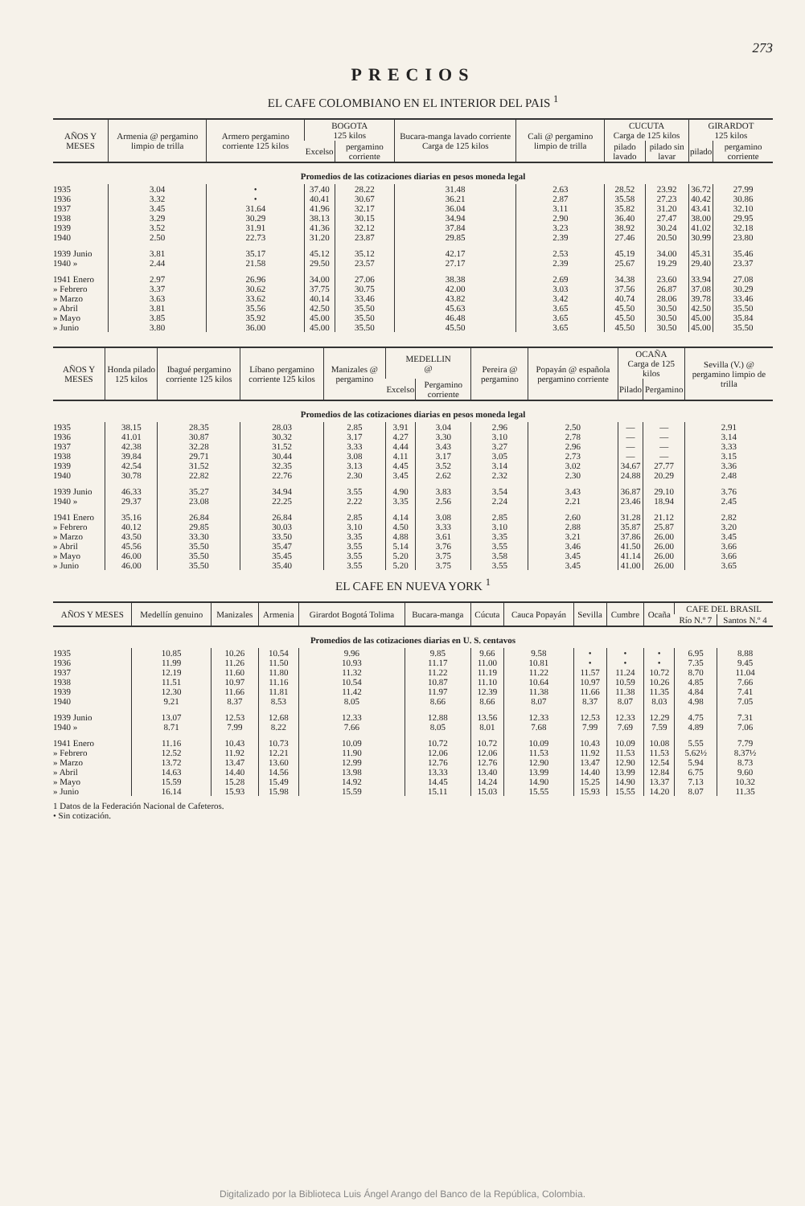273
PRECIOS
EL CAFE COLOMBIANO EN EL INTERIOR DEL PAIS <sup>1</sup>
| AÑOS Y MESES | Armenia @ pergamino limpio de trilla | Armero pergamino corriente 125 kilos | BOGOTA 125 kilos | | Bucara-manga lavado corriente Carga de 125 kilos | Cali @ pergamino limpio de trilla | CUCUTA Carga de 125 kilos | | GIRARDOT 125 kilos | |
| --- | --- | --- | --- | --- | --- | --- | --- | --- | --- | --- |
| | | | Excelso | pergamino corriente | | | pilado lavado | pilado sin lavar | pilado | pergamino corriente |
| Promedios de las cotizaciones diarias en pesos moneda legal | | | | | | | | | | |
| 1935 | 3.04 | • | 37.40 | 28.22 | 31.48 | 2.63 | 28.52 | 23.92 | 36.72 | 27.99 |
| 1936 | 3.32 | • | 40.41 | 30.67 | 36.21 | 2.87 | 35.58 | 27.23 | 40.42 | 30.86 |
| 1937 | 3.45 | 31.64 | 41.96 | 32.17 | 36.04 | 3.11 | 35.82 | 31.20 | 43.41 | 32.10 |
| 1938 | 3.29 | 30.29 | 38.13 | 30.15 | 34.94 | 2.90 | 36.40 | 27.47 | 38.00 | 29.95 |
| 1939 | 3.52 | 31.91 | 41.36 | 32.12 | 37.84 | 3.23 | 38.92 | 30.24 | 41.02 | 32.18 |
| 1940 | 2.50 | 22.73 | 31.20 | 23.87 | 29.85 | 2.39 | 27.46 | 20.50 | 30.99 | 23.80 |
| 1939 Junio | 3.81 | 35.17 | 45.12 | 35.12 | 42.17 | 2.53 | 45.19 | 34.00 | 45.31 | 35.46 |
| 1940 » | 2.44 | 21.58 | 29.50 | 23.57 | 27.17 | 2.39 | 25.67 | 19.29 | 29.40 | 23.37 |
| 1941 Enero | 2.97 | 26.96 | 34.00 | 27.06 | 38.38 | 2.69 | 34.38 | 23.60 | 33.94 | 27.08 |
| » Febrero | 3.37 | 30.62 | 37.75 | 30.75 | 42.00 | 3.03 | 37.56 | 26.87 | 37.08 | 30.29 |
| » Marzo | 3.63 | 33.62 | 40.14 | 33.46 | 43.82 | 3.42 | 40.74 | 28.06 | 39.78 | 33.46 |
| » Abril | 3.81 | 35.56 | 42.50 | 35.50 | 45.63 | 3.65 | 45.50 | 30.50 | 42.50 | 35.50 |
| » Mayo | 3.85 | 35.92 | 45.00 | 35.50 | 46.48 | 3.65 | 45.50 | 30.50 | 45.00 | 35.84 |
| » Junio | 3.80 | 36.00 | 45.00 | 35.50 | 45.50 | 3.65 | 45.50 | 30.50 | 45.00 | 35.50 |
| AÑOS Y MESES | Honda pilado 125 kilos | Ibagué pergamino corriente 125 kilos | Líbano pergamino corriente 125 kilos | Manizales @ pergamino | MEDELLIN @ | | Pereira @ pergamino | Popayán @ española pergamino corriente | OCAÑA Carga de 125 kilos | | Sevilla (V.) @ pergamino limpio de trilla |
| --- | --- | --- | --- | --- | --- | --- | --- | --- | --- | --- | --- |
| | | | | | Excelso | Pergamino corriente | | | Pilado | Pergamino | |
| Promedios de las cotizaciones diarias en pesos moneda legal | | | | | | | | | | | |
| 1935 | 38.15 | 28.35 | 28.03 | 2.85 | 3.91 | 3.04 | 2.96 | 2.50 | — | — | 2.91 |
| 1936 | 41.01 | 30.87 | 30.32 | 3.17 | 4.27 | 3.30 | 3.10 | 2.78 | — | — | 3.14 |
| 1937 | 42.38 | 32.28 | 31.52 | 3.33 | 4.44 | 3.43 | 3.27 | 2.96 | — | — | 3.33 |
| 1938 | 39.84 | 29.71 | 30.44 | 3.08 | 4.11 | 3.17 | 3.05 | 2.73 | — | — | 3.15 |
| 1939 | 42.54 | 31.52 | 32.35 | 3.13 | 4.45 | 3.52 | 3.14 | 3.02 | 34.67 | 27.77 | 3.36 |
| 1940 | 30.78 | 22.82 | 22.76 | 2.30 | 3.45 | 2.62 | 2.32 | 2.30 | 24.88 | 20.29 | 2.48 |
| 1939 Junio | 46.33 | 35.27 | 34.94 | 3.55 | 4.90 | 3.83 | 3.54 | 3.43 | 36.87 | 29.10 | 3.76 |
| 1940 » | 29.37 | 23.08 | 22.25 | 2.22 | 3.35 | 2.56 | 2.24 | 2.21 | 23.46 | 18.94 | 2.45 |
| 1941 Enero | 35.16 | 26.84 | 26.84 | 2.85 | 4.14 | 3.08 | 2.85 | 2.60 | 31.28 | 21.12 | 2.82 |
| » Febrero | 40.12 | 29.85 | 30.03 | 3.10 | 4.50 | 3.33 | 3.10 | 2.88 | 35.87 | 25.87 | 3.20 |
| » Marzo | 43.50 | 33.30 | 33.50 | 3.35 | 4.88 | 3.61 | 3.35 | 3.21 | 37.86 | 26.00 | 3.45 |
| » Abril | 45.56 | 35.50 | 35.47 | 3.55 | 5.14 | 3.76 | 3.55 | 3.46 | 41.50 | 26.00 | 3.66 |
| » Mayo | 46.00 | 35.50 | 35.45 | 3.55 | 5.20 | 3.75 | 3.58 | 3.45 | 41.14 | 26.00 | 3.66 |
| » Junio | 46.00 | 35.50 | 35.40 | 3.55 | 5.20 | 3.75 | 3.55 | 3.45 | 41.00 | 26.00 | 3.65 |
EL CAFE EN NUEVA YORK <sup>1</sup>
| AÑOS Y MESES | Medellín genuino | Manizales | Armenia | Girardot Bogotá Tolima | Bucara-manga | Cúcuta | Cauca Popayán | Sevilla | Cumbre | Ocaña | CAFE DEL BRASIL | |
| --- | --- | --- | --- | --- | --- | --- | --- | --- | --- | --- | --- | --- |
| | | | | | | | | | | | Río N.º 7 | Santos N.º 4 |
| Promedios de las cotizaciones diarias en U. S. centavos | | | | | | | | | | | | |
| 1935 | 10.85 | 10.26 | 10.54 | 9.96 | 9.85 | 9.66 | 9.58 | • | • | • | 6.95 | 8.88 |
| 1936 | 11.99 | 11.26 | 11.50 | 10.93 | 11.17 | 11.00 | 10.81 | • | • | • | 7.35 | 9.45 |
| 1937 | 12.19 | 11.60 | 11.80 | 11.32 | 11.22 | 11.19 | 11.22 | 11.57 | 11.24 | 10.72 | 8.70 | 11.04 |
| 1938 | 11.51 | 10.97 | 11.16 | 10.54 | 10.87 | 11.10 | 10.64 | 10.97 | 10.59 | 10.26 | 4.85 | 7.66 |
| 1939 | 12.30 | 11.66 | 11.81 | 11.42 | 11.97 | 12.39 | 11.38 | 11.66 | 11.38 | 11.35 | 4.84 | 7.41 |
| 1940 | 9.21 | 8.37 | 8.53 | 8.05 | 8.66 | 8.66 | 8.07 | 8.37 | 8.07 | 8.03 | 4.98 | 7.05 |
| 1939 Junio | 13.07 | 12.53 | 12.68 | 12.33 | 12.88 | 13.56 | 12.33 | 12.53 | 12.33 | 12.29 | 4.75 | 7.31 |
| 1940 » | 8.71 | 7.99 | 8.22 | 7.66 | 8.05 | 8.01 | 7.68 | 7.99 | 7.69 | 7.59 | 4.89 | 7.06 |
| 1941 Enero | 11.16 | 10.43 | 10.73 | 10.09 | 10.72 | 10.72 | 10.09 | 10.43 | 10.09 | 10.08 | 5.55 | 7.79 |
| » Febrero | 12.52 | 11.92 | 12.21 | 11.90 | 12.06 | 12.06 | 11.53 | 11.92 | 11.53 | 11.53 | 5.62½ | 8.37½ |
| » Marzo | 13.72 | 13.47 | 13.60 | 12.99 | 12.76 | 12.76 | 12.90 | 13.47 | 12.90 | 12.54 | 5.94 | 8.73 |
| » Abril | 14.63 | 14.40 | 14.56 | 13.98 | 13.33 | 13.40 | 13.99 | 14.40 | 13.99 | 12.84 | 6.75 | 9.60 |
| » Mayo | 15.59 | 15.28 | 15.49 | 14.92 | 14.45 | 14.24 | 14.90 | 15.25 | 14.90 | 13.37 | 7.13 | 10.32 |
| » Junio | 16.14 | 15.93 | 15.98 | 15.59 | 15.11 | 15.03 | 15.55 | 15.93 | 15.55 | 14.20 | 8.07 | 11.35 |
1 Datos de la Federación Nacional de Cafeteros.
• Sin cotización.
Digitalizado por la Biblioteca Luis Ángel Arango del Banco de la República, Colombia.